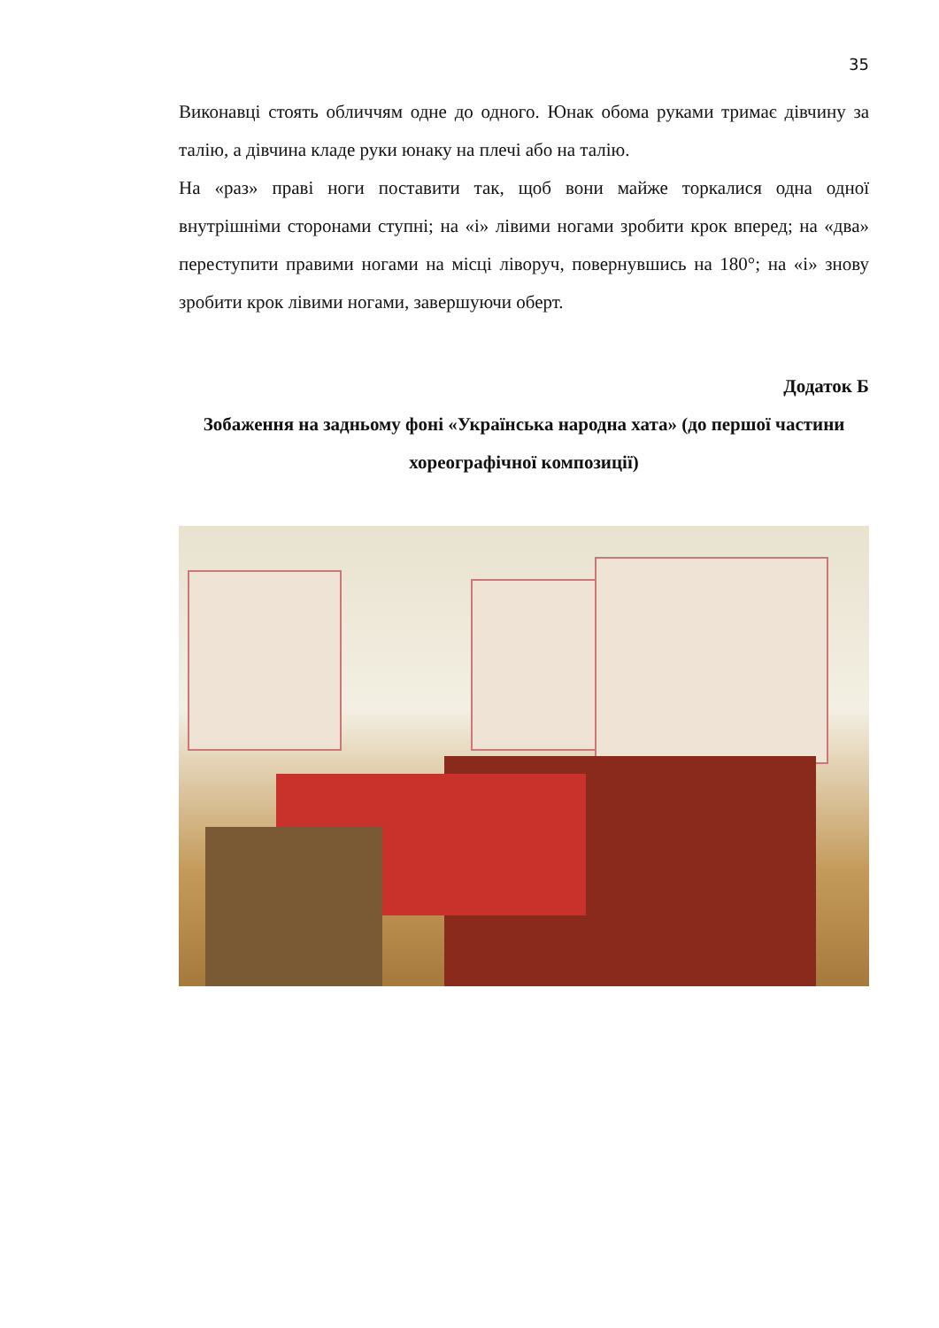35
Виконавці стоять обличчям одне до одного. Юнак обома руками тримає дівчину за талію, а дівчина кладе руки юнаку на плечі або на талію.
На «раз» праві ноги поставити так, щоб вони майже торкалися одна одної внутрішніми сторонами ступні; на «і» лівими ногами зробити крок вперед; на «два» переступити правими ногами на місці ліворуч, повернувшись на 180°; на «і» знову зробити крок лівими ногами, завершуючи оберт.
Додаток Б
Зобаження на задньому фоні «Українська народна хата» (до першої частини хореографічної композиції)